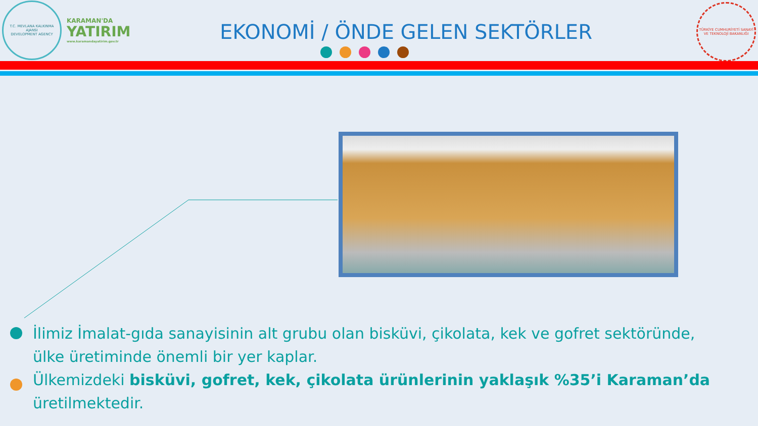T.C. MEVLANA KALKINMA AJANSI
DEVELOPMENT AGENCY
KARAMAN'DA
YATIRIM
www.karamandayatirim.gov.tr
EKONOMİ / ÖNDE GELEN SEKTÖRLER
TÜRKİYE CUMHURİYETİ SANAYİ VE TEKNOLOJİ BAKANLIĞI
İlimiz İmalat-gıda sanayisinin alt grubu olan bisküvi, çikolata, kek ve gofret sektöründe, ülke üretiminde önemli bir yer kaplar.
Ülkemizdeki bisküvi, gofret, kek, çikolata ürünlerinin yaklaşık %35’i Karaman’da üretilmektedir.